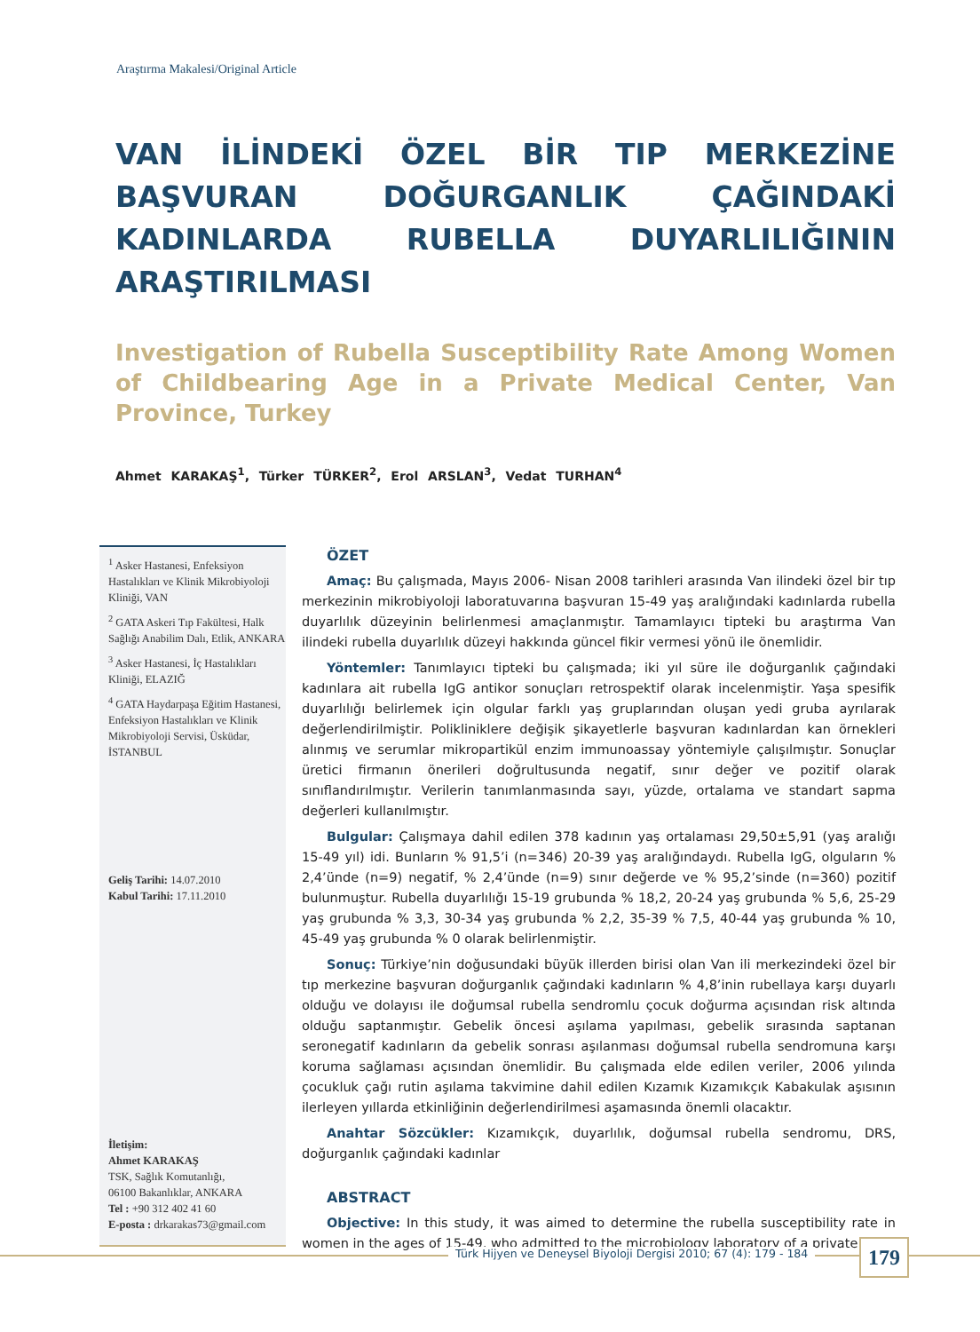Araştırma Makalesi/Original Article
VAN İLİNDEKİ ÖZEL BİR TIP MERKEZİNE BAŞVURAN DOĞURGANLIK ÇAĞINDAKİ KADINLARDA RUBELLA DUYARLILIĞININ ARAŞTIRILMASI
Investigation of Rubella Susceptibility Rate Among Women of Childbearing Age in a Private Medical Center, Van Province, Turkey
Ahmet KARAKAŞ<sup>1</sup>, Türker TÜRKER<sup>2</sup>, Erol ARSLAN<sup>3</sup>, Vedat TURHAN<sup>4</sup>
<sup>1</sup> Asker Hastanesi, Enfeksiyon Hastalıkları ve Klinik Mikrobiyoloji Kliniği, VAN
<sup>2</sup> GATA Askeri Tıp Fakültesi, Halk Sağlığı Anabilim Dalı, Etlik, ANKARA
<sup>3</sup> Asker Hastanesi, İç Hastalıkları Kliniği, ELAZIĞ
<sup>4</sup> GATA Haydarpaşa Eğitim Hastanesi, Enfeksiyon Hastalıkları ve Klinik Mikrobiyoloji Servisi, Üsküdar, İSTANBUL
Geliş Tarihi: 14.07.2010
Kabul Tarihi: 17.11.2010
İletişim:
Ahmet KARAKAŞ
TSK, Sağlık Komutanlığı,
06100 Bakanlıklar, ANKARA
Tel : +90 312 402 41 60
E-posta : drkarakas73@gmail.com
ÖZET
Amaç: Bu çalışmada, Mayıs 2006- Nisan 2008 tarihleri arasında Van ilindeki özel bir tıp merkezinin mikrobiyoloji laboratuvarına başvuran 15-49 yaş aralığındaki kadınlarda rubella duyarlılık düzeyinin belirlenmesi amaçlanmıştır. Tamamlayıcı tipteki bu araştırma Van ilindeki rubella duyarlılık düzeyi hakkında güncel fikir vermesi yönü ile önemlidir.
Yöntemler: Tanımlayıcı tipteki bu çalışmada; iki yıl süre ile doğurganlık çağındaki kadınlara ait rubella IgG antikor sonuçları retrospektif olarak incelenmiştir. Yaşa spesifik duyarlılığı belirlemek için olgular farklı yaş gruplarından oluşan yedi gruba ayrılarak değerlendirilmiştir. Polikliniklere değişik şikayetlerle başvuran kadınlardan kan örnekleri alınmış ve serumlar mikropartikül enzim immunoassay yöntemiyle çalışılmıştır. Sonuçlar üretici firmanın önerileri doğrultusunda negatif, sınır değer ve pozitif olarak sınıflandırılmıştır. Verilerin tanımlanmasında sayı, yüzde, ortalama ve standart sapma değerleri kullanılmıştır.
Bulgular: Çalışmaya dahil edilen 378 kadının yaş ortalaması 29,50±5,91 (yaş aralığı 15-49 yıl) idi. Bunların % 91,5’i (n=346) 20-39 yaş aralığındaydı. Rubella IgG, olguların % 2,4’ünde (n=9) negatif, % 2,4’ünde (n=9) sınır değerde ve % 95,2’sinde (n=360) pozitif bulunmuştur. Rubella duyarlılığı 15-19 grubunda % 18,2, 20-24 yaş grubunda % 5,6, 25-29 yaş grubunda % 3,3, 30-34 yaş grubunda % 2,2, 35-39 % 7,5, 40-44 yaş grubunda % 10, 45-49 yaş grubunda % 0 olarak belirlenmiştir.
Sonuç: Türkiye’nin doğusundaki büyük illerden birisi olan Van ili merkezindeki özel bir tıp merkezine başvuran doğurganlık çağındaki kadınların % 4,8’inin rubellaya karşı duyarlı olduğu ve dolayısı ile doğumsal rubella sendromlu çocuk doğurma açısından risk altında olduğu saptanmıştır. Gebelik öncesi aşılama yapılması, gebelik sırasında saptanan seronegatif kadınların da gebelik sonrası aşılanması doğumsal rubella sendromuna karşı koruma sağlaması açısından önemlidir. Bu çalışmada elde edilen veriler, 2006 yılında çocukluk çağı rutin aşılama takvimine dahil edilen Kızamık Kızamıkçık Kabakulak aşısının ilerleyen yıllarda etkinliğinin değerlendirilmesi aşamasında önemli olacaktır.
Anahtar Sözcükler: Kızamıkçık, duyarlılık, doğumsal rubella sendromu, DRS, doğurganlık çağındaki kadınlar
ABSTRACT
Objective: In this study, it was aimed to determine the rubella susceptibility rate in women in the ages of 15-49, who admitted to the microbiology laboratory of a private
Türk Hijyen ve Deneysel Biyoloji Dergisi 2010; 67 (4): 179 - 184
179